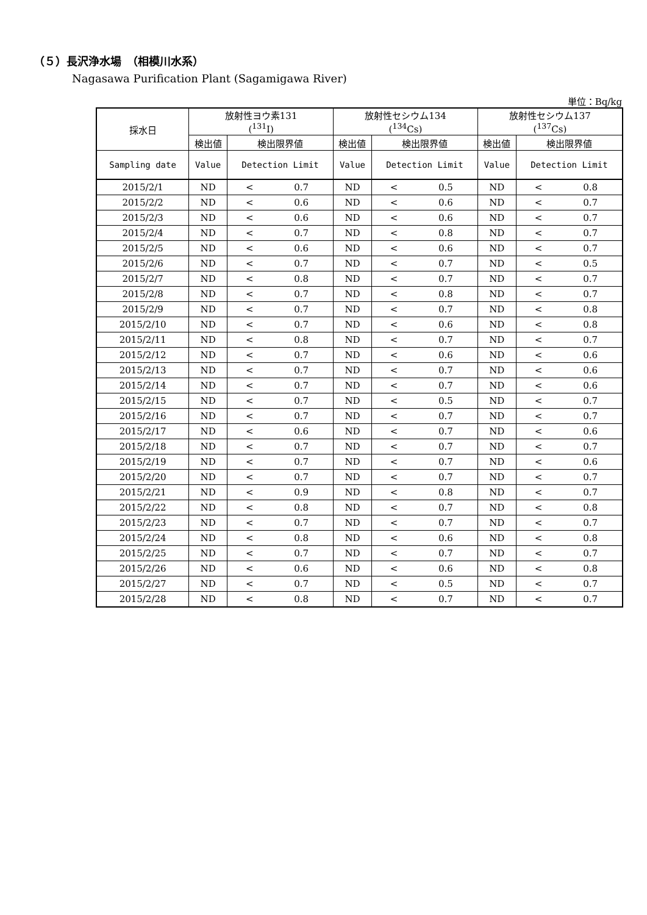（５）長沢浄水場　（相模川水系）
Nagasawa Purification Plant (Sagamigawa River)
単位：Bq/kg
| 採水日 | 放射性ヨウ素131 (<sup>131</sup>I) | | 放射性セシウム134 (<sup>134</sup>Cs) | | 放射性セシウム137 (<sup>137</sup>Cs) | |
| --- | --- | --- | --- | --- | --- | --- |
| | 検出値 | 検出限界値 | 検出値 | 検出限界値 | 検出値 | 検出限界値 |
| Sampling date | Value | Detection Limit | Value | Detection Limit | Value | Detection Limit |
| 2015/2/1 | ND | < 0.7 | ND | < 0.5 | ND | < 0.8 |
| 2015/2/2 | ND | < 0.6 | ND | < 0.6 | ND | < 0.7 |
| 2015/2/3 | ND | < 0.6 | ND | < 0.6 | ND | < 0.7 |
| 2015/2/4 | ND | < 0.7 | ND | < 0.8 | ND | < 0.7 |
| 2015/2/5 | ND | < 0.6 | ND | < 0.6 | ND | < 0.7 |
| 2015/2/6 | ND | < 0.7 | ND | < 0.7 | ND | < 0.5 |
| 2015/2/7 | ND | < 0.8 | ND | < 0.7 | ND | < 0.7 |
| 2015/2/8 | ND | < 0.7 | ND | < 0.8 | ND | < 0.7 |
| 2015/2/9 | ND | < 0.7 | ND | < 0.7 | ND | < 0.8 |
| 2015/2/10 | ND | < 0.7 | ND | < 0.6 | ND | < 0.8 |
| 2015/2/11 | ND | < 0.8 | ND | < 0.7 | ND | < 0.7 |
| 2015/2/12 | ND | < 0.7 | ND | < 0.6 | ND | < 0.6 |
| 2015/2/13 | ND | < 0.7 | ND | < 0.7 | ND | < 0.6 |
| 2015/2/14 | ND | < 0.7 | ND | < 0.7 | ND | < 0.6 |
| 2015/2/15 | ND | < 0.7 | ND | < 0.5 | ND | < 0.7 |
| 2015/2/16 | ND | < 0.7 | ND | < 0.7 | ND | < 0.7 |
| 2015/2/17 | ND | < 0.6 | ND | < 0.7 | ND | < 0.6 |
| 2015/2/18 | ND | < 0.7 | ND | < 0.7 | ND | < 0.7 |
| 2015/2/19 | ND | < 0.7 | ND | < 0.7 | ND | < 0.6 |
| 2015/2/20 | ND | < 0.7 | ND | < 0.7 | ND | < 0.7 |
| 2015/2/21 | ND | < 0.9 | ND | < 0.8 | ND | < 0.7 |
| 2015/2/22 | ND | < 0.8 | ND | < 0.7 | ND | < 0.8 |
| 2015/2/23 | ND | < 0.7 | ND | < 0.7 | ND | < 0.7 |
| 2015/2/24 | ND | < 0.8 | ND | < 0.6 | ND | < 0.8 |
| 2015/2/25 | ND | < 0.7 | ND | < 0.7 | ND | < 0.7 |
| 2015/2/26 | ND | < 0.6 | ND | < 0.6 | ND | < 0.8 |
| 2015/2/27 | ND | < 0.7 | ND | < 0.5 | ND | < 0.7 |
| 2015/2/28 | ND | < 0.8 | ND | < 0.7 | ND | < 0.7 |